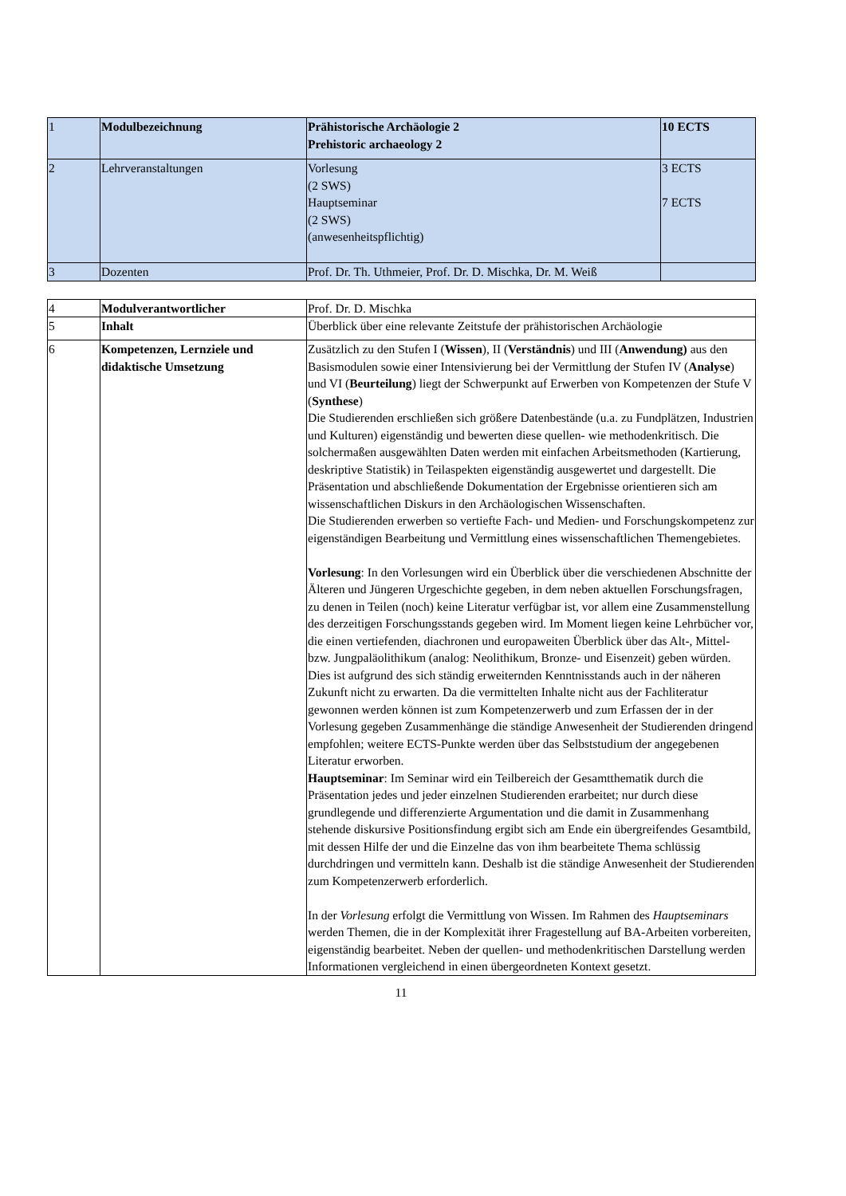| 1 | Modulbezeichnung | Prähistorische Archäologie 2 Prehistoric archaeology 2 | 10 ECTS |
| 2 | Lehrveranstaltungen | Vorlesung (2 SWS) Hauptseminar (2 SWS) (anwesenheitspflichtig) | 3 ECTS 7 ECTS |
| 3 | Dozenten | Prof. Dr. Th. Uthmeier, Prof. Dr. D. Mischka, Dr. M. Weiß | |
| 4 | Modulverantwortlicher | Prof. Dr. D. Mischka |
| 5 | Inhalt | Überblick über eine relevante Zeitstufe der prähistorischen Archäologie |
| 6 | Kompetenzen, Lernziele und didaktische Umsetzung | Zusätzlich zu den Stufen I ( Wissen ), II ( Verständnis ) und III ( Anwendung) aus den Basismodulen sowie einer Intensivierung bei der Vermittlung der Stufen IV ( Analyse ) und VI ( Beurteilung ) liegt der Schwerpunkt auf Erwerben von Kompetenzen der Stufe V ( Synthese ) Die Studierenden erschließen sich größere Datenbestände (u.a. zu Fundplätzen, Industrien und Kulturen) eigenständig und bewerten diese quellen- wie methodenkritisch. Die solchermaßen ausgewählten Daten werden mit einfachen Arbeitsmethoden (Kartierung, deskriptive Statistik) in Teilaspekten eigenständig ausgewertet und dargestellt. Die Präsentation und abschließende Dokumentation der Ergebnisse orientieren sich am wissenschaftlichen Diskurs in den Archäologischen Wissenschaften. Die Studierenden erwerben so vertiefte Fach- und Medien- und Forschungskompetenz zur eigenständigen Bearbeitung und Vermittlung eines wissenschaftlichen Themengebietes. Vorlesung : In den Vorlesungen wird ein Überblick über die verschiedenen Abschnitte der Älteren und Jüngeren Urgeschichte gegeben, in dem neben aktuellen Forschungsfragen, zu denen in Teilen (noch) keine Literatur verfügbar ist, vor allem eine Zusammenstellung des derzeitigen Forschungsstands gegeben wird. Im Moment liegen keine Lehrbücher vor, die einen vertiefenden, diachronen und europaweiten Überblick über das Alt-, Mittel- bzw. Jungpaläolithikum (analog: Neolithikum, Bronze- und Eisenzeit) geben würden. Dies ist aufgrund des sich ständig erweiternden Kenntnisstands auch in der näheren Zukunft nicht zu erwarten. Da die vermittelten Inhalte nicht aus der Fachliteratur gewonnen werden können ist zum Kompetenzerwerb und zum Erfassen der in der Vorlesung gegeben Zusammenhänge die ständige Anwesenheit der Studierenden dringend empfohlen; weitere ECTS-Punkte werden über das Selbststudium der angegebenen Literatur erworben. Hauptseminar : Im Seminar wird ein Teilbereich der Gesamtthematik durch die Präsentation jedes und jeder einzelnen Studierenden erarbeitet; nur durch diese grundlegende und differenzierte Argumentation und die damit in Zusammenhang stehende diskursive Positionsfindung ergibt sich am Ende ein übergreifendes Gesamtbild, mit dessen Hilfe der und die Einzelne das von ihm bearbeitete Thema schlüssig durchdringen und vermitteln kann. Deshalb ist die ständige Anwesenheit der Studierenden zum Kompetenzerwerb erforderlich. In der Vorlesung erfolgt die Vermittlung von Wissen. Im Rahmen des Hauptseminars werden Themen, die in der Komplexität ihrer Fragestellung auf BA-Arbeiten vorbereiten, eigenständig bearbeitet. Neben der quellen- und methodenkritischen Darstellung werden Informationen vergleichend in einen übergeordneten Kontext gesetzt. |
11